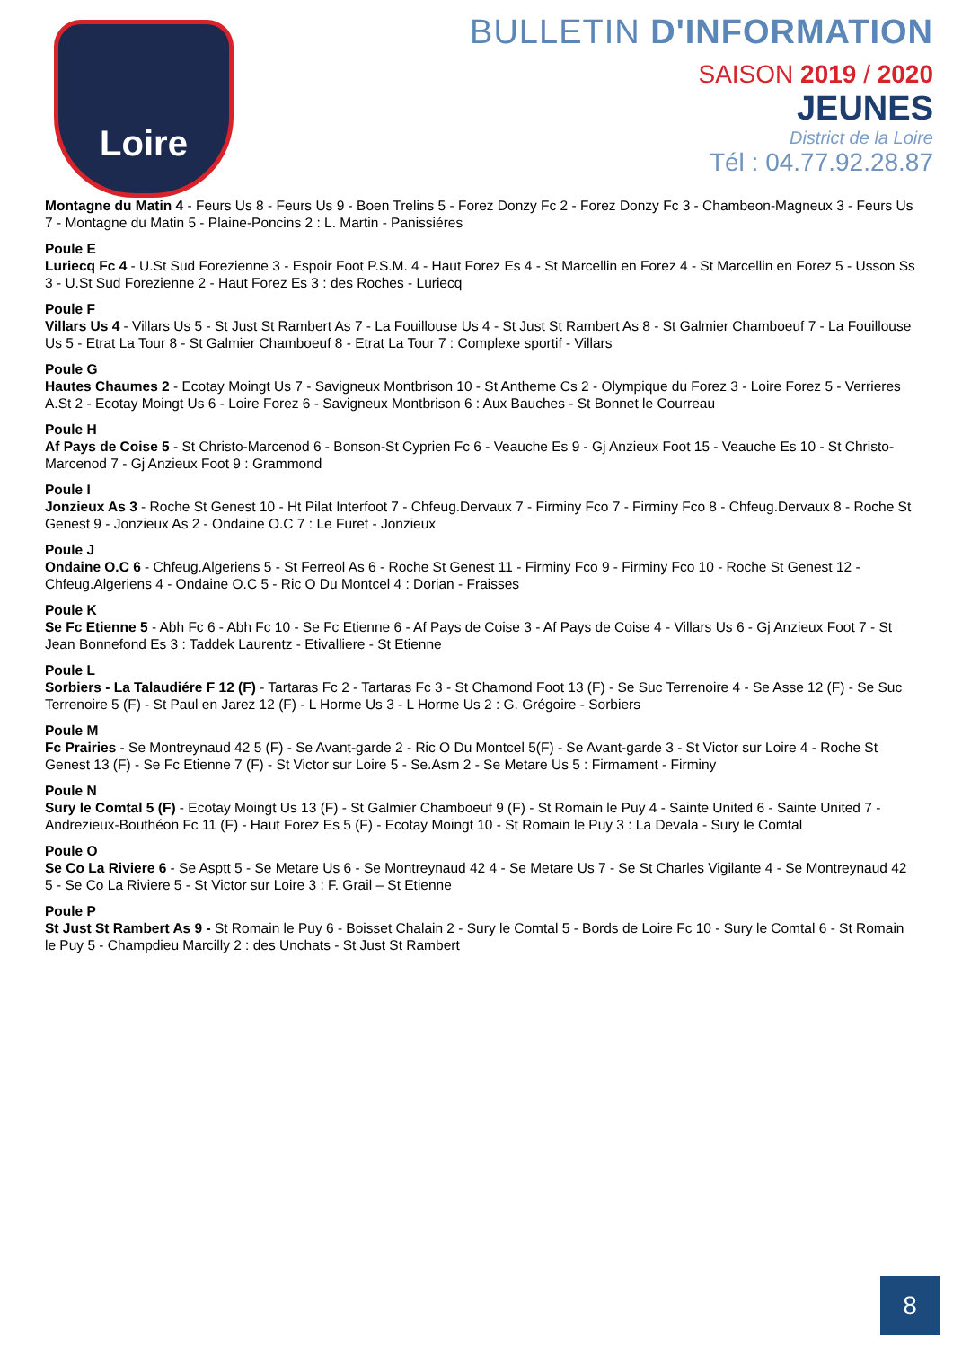Loire
BULLETIN D'INFORMATION
SAISON 2019 / 2020
JEUNES
District de la Loire
Tél : 04.77.92.28.87
Montagne du Matin 4 - Feurs Us 8 - Feurs Us 9 - Boen Trelins 5 - Forez Donzy Fc 2 - Forez Donzy Fc 3 - Chambeon-Magneux 3 - Feurs Us 7 - Montagne du Matin 5 - Plaine-Poncins 2 : L. Martin - Panissiéres
Poule E
Luriecq Fc 4 - U.St Sud Forezienne 3 - Espoir Foot P.S.M. 4 - Haut Forez Es 4 - St Marcellin en Forez 4 - St Marcellin en Forez 5 - Usson Ss 3 - U.St Sud Forezienne 2 - Haut Forez Es 3 : des Roches - Luriecq
Poule F
Villars Us 4 - Villars Us 5 - St Just St Rambert As 7 - La Fouillouse Us 4 - St Just St Rambert As 8 - St Galmier Chamboeuf 7 - La Fouillouse Us 5 - Etrat La Tour 8 - St Galmier Chamboeuf 8 - Etrat La Tour 7 : Complexe sportif - Villars
Poule G
Hautes Chaumes 2 - Ecotay Moingt Us 7 - Savigneux Montbrison 10 - St Antheme Cs 2 - Olympique du Forez 3 - Loire Forez 5 - Verrieres A.St 2 - Ecotay Moingt Us 6 - Loire Forez 6 - Savigneux Montbrison 6 : Aux Bauches - St Bonnet le Courreau
Poule H
Af Pays de Coise 5 - St Christo-Marcenod 6 - Bonson-St Cyprien Fc 6 - Veauche Es 9 - Gj Anzieux Foot 15 - Veauche Es 10 - St Christo-Marcenod 7 - Gj Anzieux Foot 9 : Grammond
Poule I
Jonzieux As 3 - Roche St Genest 10 - Ht Pilat Interfoot 7 - Chfeug.Dervaux 7 - Firminy Fco 7 - Firminy Fco 8 - Chfeug.Dervaux 8 - Roche St Genest 9 - Jonzieux As 2 - Ondaine O.C 7 : Le Furet - Jonzieux
Poule J
Ondaine O.C 6 - Chfeug.Algeriens 5 - St Ferreol As 6 - Roche St Genest 11 - Firminy Fco 9 - Firminy Fco 10 - Roche St Genest 12 - Chfeug.Algeriens 4 - Ondaine O.C 5 - Ric O Du Montcel 4 : Dorian - Fraisses
Poule K
Se Fc Etienne 5 - Abh Fc 6 - Abh Fc 10 - Se Fc Etienne 6 - Af Pays de Coise 3 - Af Pays de Coise 4 - Villars Us 6 - Gj Anzieux Foot 7 - St Jean Bonnefond Es 3 : Taddek Laurentz - Etivalliere - St Etienne
Poule L
Sorbiers - La Talaudiére F 12 (F) - Tartaras Fc 2 - Tartaras Fc 3 - St Chamond Foot 13 (F) - Se Suc Terrenoire 4 - Se Asse 12 (F) - Se Suc Terrenoire 5 (F) - St Paul en Jarez 12 (F) - L Horme Us 3 - L Horme Us 2 : G. Grégoire - Sorbiers
Poule M
Fc Prairies - Se Montreynaud 42 5 (F) - Se Avant-garde 2 - Ric O Du Montcel 5(F) - Se Avant-garde 3 - St Victor sur Loire 4 - Roche St Genest 13 (F) - Se Fc Etienne 7 (F) - St Victor sur Loire 5 - Se.Asm 2 - Se Metare Us 5 : Firmament - Firminy
Poule N
Sury le Comtal 5 (F) - Ecotay Moingt Us 13 (F) - St Galmier Chamboeuf 9 (F) - St Romain le Puy 4 - Sainte United 6 - Sainte United 7 - Andrezieux-Bouthéon Fc 11 (F) - Haut Forez Es 5 (F) - Ecotay Moingt 10 - St Romain le Puy 3 : La Devala - Sury le Comtal
Poule O
Se Co La Riviere 6 - Se Asptt 5 - Se Metare Us 6 - Se Montreynaud 42 4 - Se Metare Us 7 - Se St Charles Vigilante 4 - Se Montreynaud 42 5 - Se Co La Riviere 5 - St Victor sur Loire 3 : F. Grail – St Etienne
Poule P
St Just St Rambert As 9 - St Romain le Puy 6 - Boisset Chalain 2 - Sury le Comtal 5 - Bords de Loire Fc 10 - Sury le Comtal 6 - St Romain le Puy 5 - Champdieu Marcilly 2 : des Unchats - St Just St Rambert
8